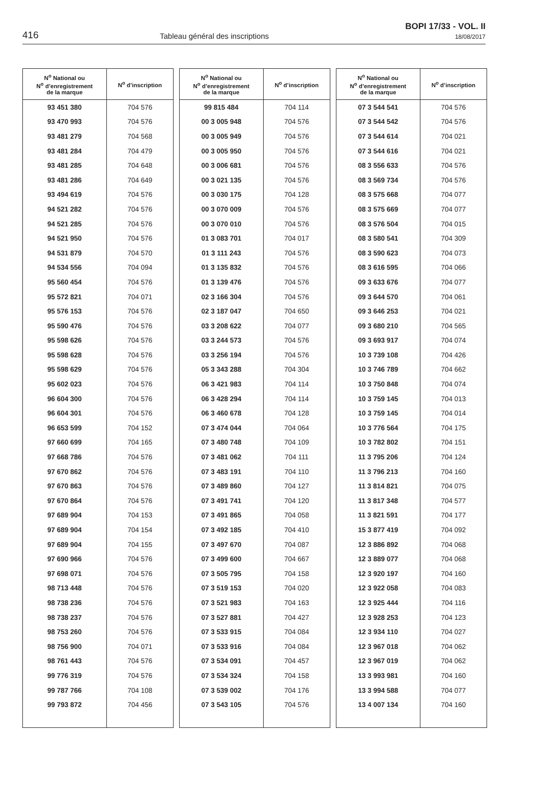416
Tableau général des inscriptions
BOPI 17/33 - VOL. II
18/08/2017
| N<sup>o</sup> National ou N<sup>o</sup> d’enregistrement de la marque | N<sup>o</sup> d’inscription |
| --- | --- |
| 93 451 380 | 704 576 |
| 93 470 993 | 704 576 |
| 93 481 279 | 704 568 |
| 93 481 284 | 704 479 |
| 93 481 285 | 704 648 |
| 93 481 286 | 704 649 |
| 93 494 619 | 704 576 |
| 94 521 282 | 704 576 |
| 94 521 285 | 704 576 |
| 94 521 950 | 704 576 |
| 94 531 879 | 704 570 |
| 94 534 556 | 704 094 |
| 95 560 454 | 704 576 |
| 95 572 821 | 704 071 |
| 95 576 153 | 704 576 |
| 95 590 476 | 704 576 |
| 95 598 626 | 704 576 |
| 95 598 628 | 704 576 |
| 95 598 629 | 704 576 |
| 95 602 023 | 704 576 |
| 96 604 300 | 704 576 |
| 96 604 301 | 704 576 |
| 96 653 599 | 704 152 |
| 97 660 699 | 704 165 |
| 97 668 786 | 704 576 |
| 97 670 862 | 704 576 |
| 97 670 863 | 704 576 |
| 97 670 864 | 704 576 |
| 97 689 904 | 704 153 |
| 97 689 904 | 704 154 |
| 97 689 904 | 704 155 |
| 97 690 966 | 704 576 |
| 97 698 071 | 704 576 |
| 98 713 448 | 704 576 |
| 98 738 236 | 704 576 |
| 98 738 237 | 704 576 |
| 98 753 260 | 704 576 |
| 98 756 900 | 704 071 |
| 98 761 443 | 704 576 |
| 99 776 319 | 704 576 |
| 99 787 766 | 704 108 |
| 99 793 872 | 704 456 |
| N<sup>o</sup> National ou N<sup>o</sup> d’enregistrement de la marque | N<sup>o</sup> d’inscription |
| --- | --- |
| 99 815 484 | 704 114 |
| 00 3 005 948 | 704 576 |
| 00 3 005 949 | 704 576 |
| 00 3 005 950 | 704 576 |
| 00 3 006 681 | 704 576 |
| 00 3 021 135 | 704 576 |
| 00 3 030 175 | 704 128 |
| 00 3 070 009 | 704 576 |
| 00 3 070 010 | 704 576 |
| 01 3 083 701 | 704 017 |
| 01 3 111 243 | 704 576 |
| 01 3 135 832 | 704 576 |
| 01 3 139 476 | 704 576 |
| 02 3 166 304 | 704 576 |
| 02 3 187 047 | 704 650 |
| 03 3 208 622 | 704 077 |
| 03 3 244 573 | 704 576 |
| 03 3 256 194 | 704 576 |
| 05 3 343 288 | 704 304 |
| 06 3 421 983 | 704 114 |
| 06 3 428 294 | 704 114 |
| 06 3 460 678 | 704 128 |
| 07 3 474 044 | 704 064 |
| 07 3 480 748 | 704 109 |
| 07 3 481 062 | 704 111 |
| 07 3 483 191 | 704 110 |
| 07 3 489 860 | 704 127 |
| 07 3 491 741 | 704 120 |
| 07 3 491 865 | 704 058 |
| 07 3 492 185 | 704 410 |
| 07 3 497 670 | 704 087 |
| 07 3 499 600 | 704 667 |
| 07 3 505 795 | 704 158 |
| 07 3 519 153 | 704 020 |
| 07 3 521 983 | 704 163 |
| 07 3 527 881 | 704 427 |
| 07 3 533 915 | 704 084 |
| 07 3 533 916 | 704 084 |
| 07 3 534 091 | 704 457 |
| 07 3 534 324 | 704 158 |
| 07 3 539 002 | 704 176 |
| 07 3 543 105 | 704 576 |
| N<sup>o</sup> National ou N<sup>o</sup> d’enregistrement de la marque | N<sup>o</sup> d’inscription |
| --- | --- |
| 07 3 544 541 | 704 576 |
| 07 3 544 542 | 704 576 |
| 07 3 544 614 | 704 021 |
| 07 3 544 616 | 704 021 |
| 08 3 556 633 | 704 576 |
| 08 3 569 734 | 704 576 |
| 08 3 575 668 | 704 077 |
| 08 3 575 669 | 704 077 |
| 08 3 576 504 | 704 015 |
| 08 3 580 541 | 704 309 |
| 08 3 590 623 | 704 073 |
| 08 3 616 595 | 704 066 |
| 09 3 633 676 | 704 077 |
| 09 3 644 570 | 704 061 |
| 09 3 646 253 | 704 021 |
| 09 3 680 210 | 704 565 |
| 09 3 693 917 | 704 074 |
| 10 3 739 108 | 704 426 |
| 10 3 746 789 | 704 662 |
| 10 3 750 848 | 704 074 |
| 10 3 759 145 | 704 013 |
| 10 3 759 145 | 704 014 |
| 10 3 776 564 | 704 175 |
| 10 3 782 802 | 704 151 |
| 11 3 795 206 | 704 124 |
| 11 3 796 213 | 704 160 |
| 11 3 814 821 | 704 075 |
| 11 3 817 348 | 704 577 |
| 11 3 821 591 | 704 177 |
| 15 3 877 419 | 704 092 |
| 12 3 886 892 | 704 068 |
| 12 3 889 077 | 704 068 |
| 12 3 920 197 | 704 160 |
| 12 3 922 058 | 704 083 |
| 12 3 925 444 | 704 116 |
| 12 3 928 253 | 704 123 |
| 12 3 934 110 | 704 027 |
| 12 3 967 018 | 704 062 |
| 12 3 967 019 | 704 062 |
| 13 3 993 981 | 704 160 |
| 13 3 994 588 | 704 077 |
| 13 4 007 134 | 704 160 |